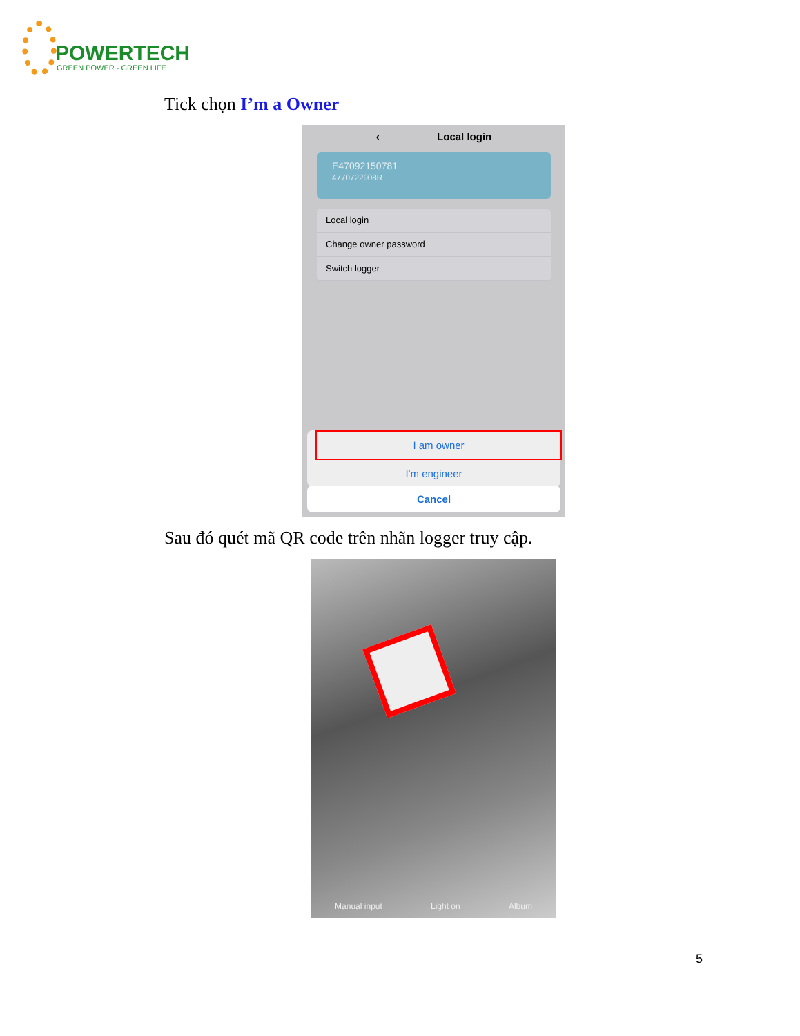POWERTECH
GREEN POWER - GREEN LIFE
Tick chọn I’m a Owner
‹ Local login
E47092150781
4770722908R
Local login
Change owner password
Switch logger
I am owner
I'm engineer
Cancel
Sau đó quét mã QR code trên nhãn logger truy cập.
Manual input Light on Album
5